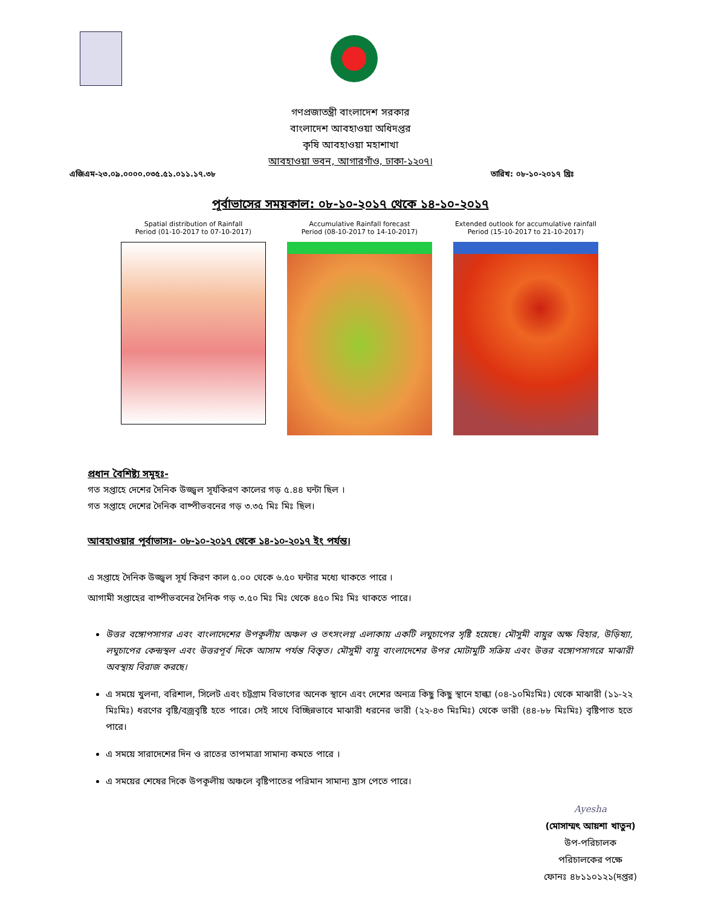গণপ্রজাতন্ত্রী বাংলাদেশ সরকার
বাংলাদেশ আবহাওয়া অধিদপ্তর
কৃষি আবহাওয়া মহাশাখা
আবহাওয়া ভবন, আগারগাঁও, ঢাকা-১২০৭।
এজিএম-২৩.০৯.০০০০.০৩৫.৫১.০১১.১৭.৩৮ তারিখ: ০৮-১০-২০১৭ খ্রিঃ
পূর্বাভাসের সময়কাল: ০৮-১০-২০১৭ থেকে ১৪-১০-২০১৭
Spatial distribution of Rainfall
Period (01-10-2017 to 07-10-2017)
Accumulative Rainfall forecast
Period (08-10-2017 to 14-10-2017)
Extended outlook for accumulative rainfall
Period (15-10-2017 to 21-10-2017)
প্রধান বৈশিষ্ট্য সমূহঃ-
গত সপ্তাহে দেশের দৈনিক উজ্জ্বল সূর্যকিরণ কালের গড় ৫.৪৪ ঘন্টা ছিল ।
গত সপ্তাহে দেশের দৈনিক বাষ্পীভবনের গড় ৩.৩৫ মিঃ মিঃ ছিল।
আবহাওয়ার পূর্বাভাসঃ- ০৮-১০-২০১৭ থেকে ১৪-১০-২০১৭ ইং পর্যন্ত।
এ সপ্তাহে দৈনিক উজ্জ্বল সূর্য কিরণ কাল ৫.০০ থেকে ৬.৫০ ঘন্টার মধ্যে থাকতে পারে ।
আগামী সপ্তাহের বাষ্পীভবনের দৈনিক গড় ৩.৫০ মিঃ মিঃ থেকে ৪৫০ মিঃ মিঃ থাকতে পারে।
উত্তর বঙ্গোপসাগর এবং বাংলাদেশের উপকূলীয় অঞ্চল ও তৎসংলগ্ন এলাকায় একটি লঘুচাপের সৃষ্টি হয়েছে। মৌসুমী বায়ুর অক্ষ বিহার, উড়িষ্যা, লঘুচাপের কেন্দ্রস্থল এবং উত্তরপূর্ব দিকে আসাম পর্যন্ত বিস্তৃত। মৌসুমী বায়ু বাংলাদেশের উপর মোটামুটি সক্রিয় এবং উত্তর বঙ্গোপসাগরে মাঝারী অবস্থায় বিরাজ করছে।
এ সময়ে খুলনা, বরিশাল, সিলেট এবং চট্টগ্রাম বিভাগের অনেক স্থানে এবং দেশের অন্যত্র কিছু কিছু স্থানে হাল্কা (০৪-১০মিঃমিঃ) থেকে মাঝারী (১১-২২ মিঃমিঃ) ধরণের বৃষ্টি/বজ্রবৃষ্টি হতে পারে। সেই সাথে বিচ্ছিন্নভাবে মাঝারী ধরনের ভারী (২২-৪৩ মিঃমিঃ) থেকে ভারী (৪৪-৮৮ মিঃমিঃ) বৃষ্টিপাত হতে পারে।
এ সময়ে সারাদেশের দিন ও রাতের তাপমাত্রা সামান্য কমতে পারে ।
এ সময়ের শেষের দিকে উপকূলীয় অঞ্চলে বৃষ্টিপাতের পরিমান সামান্য হ্রাস পেতে পারে।
Ayesha
(মোসাম্মৎ আয়শা খাতুন)
উপ-পরিচালক
পরিচালকের পক্ষে
ফোনঃ ৪৮১১০১২১(দপ্তর)